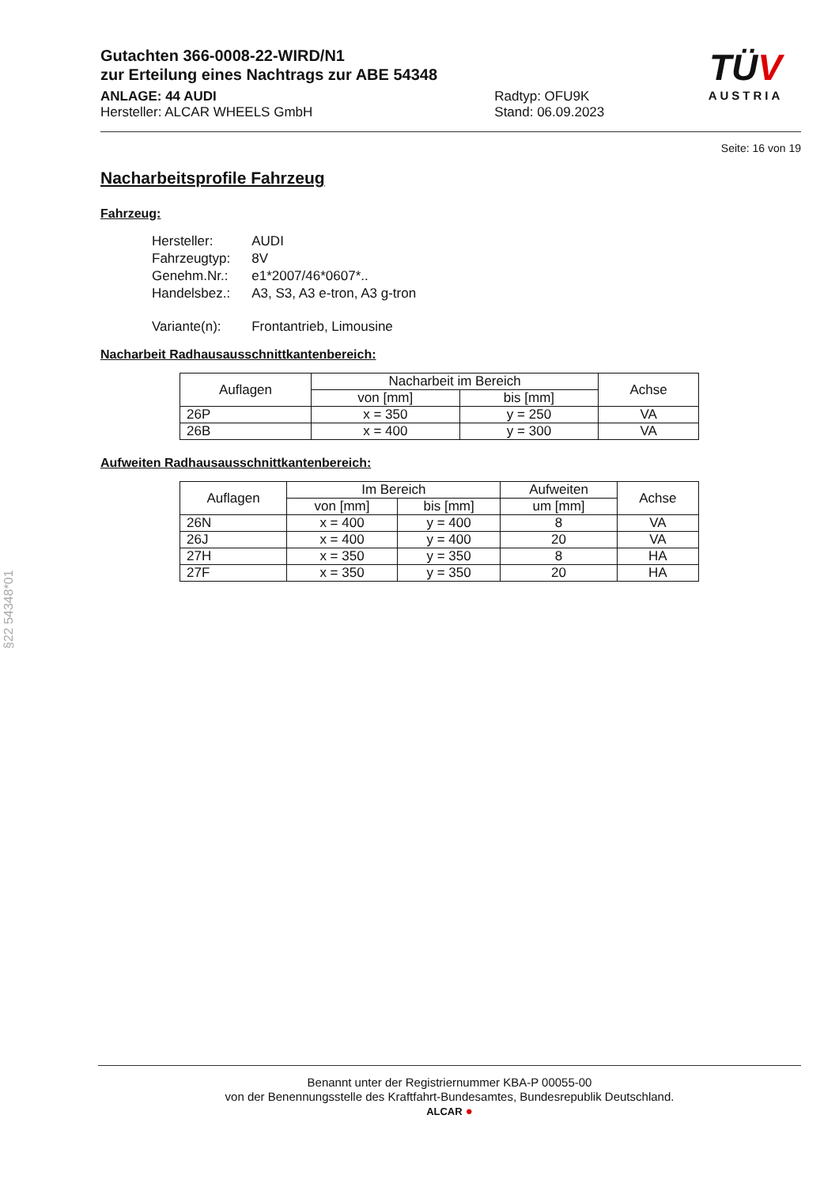Gutachten 366-0008-22-WIRD/N1
zur Erteilung eines Nachtrags zur ABE 54348
ANLAGE: 44 AUDI
Hersteller: ALCAR WHEELS GmbH
Radtyp: OFU9K
Stand: 06.09.2023
TÜV
AUSTRIA
Seite: 16 von 19
Nacharbeitsprofile Fahrzeug
Fahrzeug:
| Hersteller: | AUDI |
| Fahrzeugtyp: | 8V |
| Genehm.Nr.: | e1*2007/46*0607*.. |
| Handelsbez.: | A3, S3, A3 e-tron, A3 g-tron |
| Variante(n): | Frontantrieb, Limousine |
Nacharbeit Radhausausschnittkantenbereich:
| Auflagen | Nacharbeit im Bereich | | Achse |
| --- | --- | --- | --- |
| | von [mm] | bis [mm] | |
| 26P | x = 350 | y = 250 | VA |
| 26B | x = 400 | y = 300 | VA |
Aufweiten Radhausausschnittkantenbereich:
| Auflagen | Im Bereich | | Aufweiten | Achse |
| --- | --- | --- | --- | --- |
| | von [mm] | bis [mm] | um [mm] | |
| 26N | x = 400 | y = 400 | 8 | VA |
| 26J | x = 400 | y = 400 | 20 | VA |
| 27H | x = 350 | y = 350 | 8 | HA |
| 27F | x = 350 | y = 350 | 20 | HA |
§22 54348*01
Benannt unter der Registriernummer KBA-P 00055-00
von der Benennungsstelle des Kraftfahrt-Bundesamtes, Bundesrepublik Deutschland.
ALCAR ●